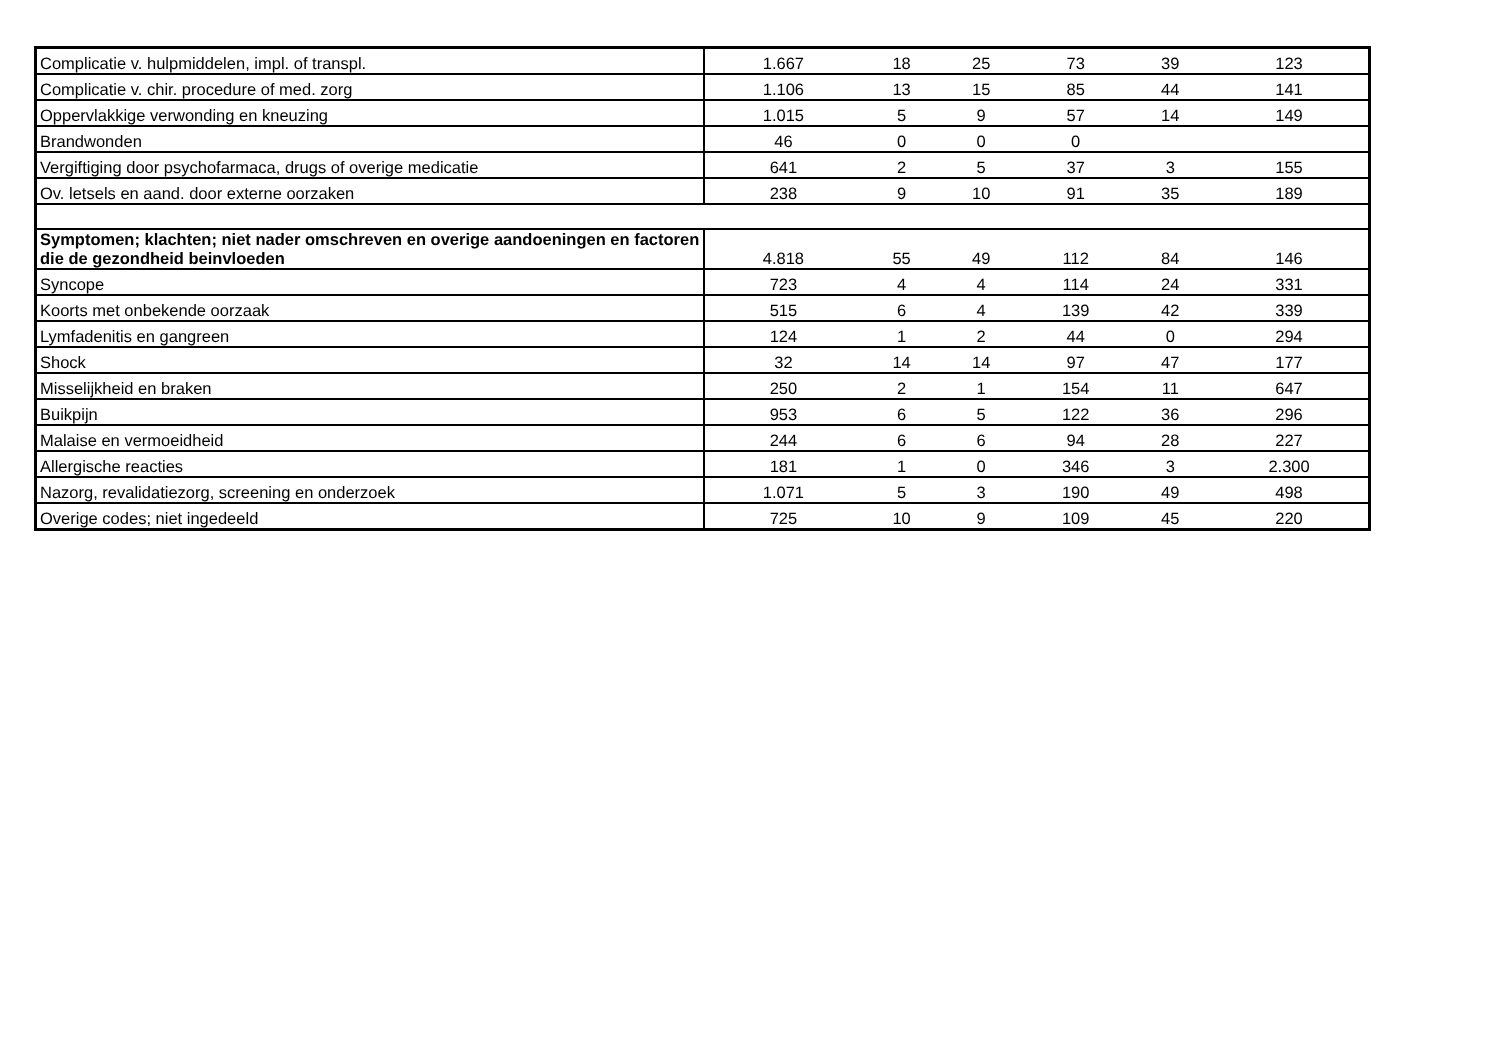| Complicatie v. hulpmiddelen, impl. of transpl. | 1.667 | 18 | 25 | 73 | 39 | 123 |
| Complicatie v. chir. procedure of med. zorg | 1.106 | 13 | 15 | 85 | 44 | 141 |
| Oppervlakkige verwonding en kneuzing | 1.015 | 5 | 9 | 57 | 14 | 149 |
| Brandwonden | 46 | 0 | 0 | 0 | | |
| Vergiftiging door psychofarmaca, drugs of overige medicatie | 641 | 2 | 5 | 37 | 3 | 155 |
| Ov. letsels en aand. door externe oorzaken | 238 | 9 | 10 | 91 | 35 | 189 |
| Symptomen; klachten; niet nader omschreven en overige aandoeningen en factoren die de gezondheid beinvloeden | 4.818 | 55 | 49 | 112 | 84 | 146 |
| Syncope | 723 | 4 | 4 | 114 | 24 | 331 |
| Koorts met onbekende oorzaak | 515 | 6 | 4 | 139 | 42 | 339 |
| Lymfadenitis en gangreen | 124 | 1 | 2 | 44 | 0 | 294 |
| Shock | 32 | 14 | 14 | 97 | 47 | 177 |
| Misselijkheid en braken | 250 | 2 | 1 | 154 | 11 | 647 |
| Buikpijn | 953 | 6 | 5 | 122 | 36 | 296 |
| Malaise en vermoeidheid | 244 | 6 | 6 | 94 | 28 | 227 |
| Allergische reacties | 181 | 1 | 0 | 346 | 3 | 2.300 |
| Nazorg, revalidatiezorg, screening en onderzoek | 1.071 | 5 | 3 | 190 | 49 | 498 |
| Overige codes; niet ingedeeld | 725 | 10 | 9 | 109 | 45 | 220 |